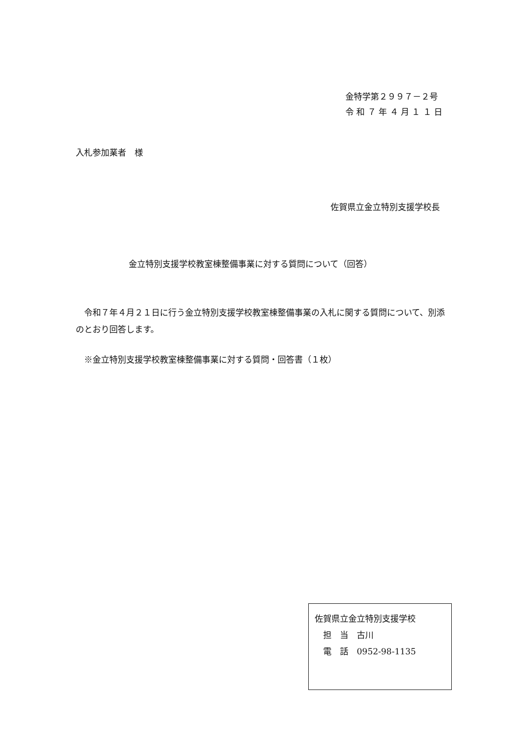金特学第２９９７－２号
令 和 ７ 年 ４ 月 １ １ 日
入札参加業者　様
佐賀県立金立特別支援学校長
金立特別支援学校教室棟整備事業に対する質問について（回答）
　令和７年４月２１日に行う金立特別支援学校教室棟整備事業の入札に関する質問について、別添のとおり回答します。
　※金立特別支援学校教室棟整備事業に対する質問・回答書（１枚）
佐賀県立金立特別支援学校
　担　当　古川
　電　話　0952-98-1135